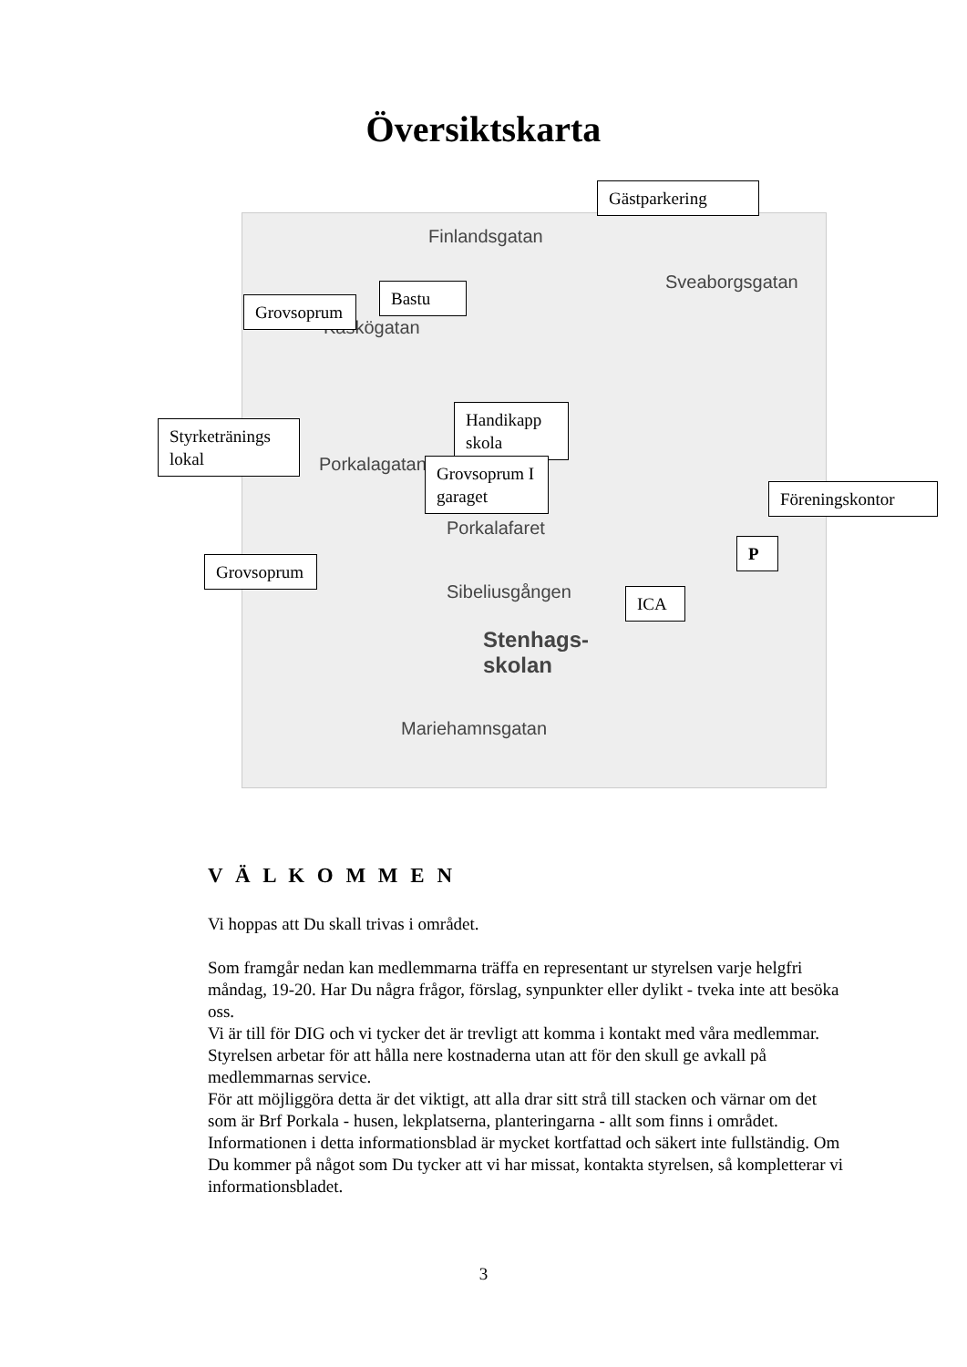Översiktskarta
Finlandsgatan
Kaskögatan
Sveaborgsgatan
Porkalagatan
Porkalafaret
Sibeliusgången
Stenhags-
skolan
Mariehamnsgatan
Gästparkering
Bastu
Grovsoprum
Handikapp skola
Styrketränings lokal
Grovsoprum I garaget
Föreningskontor
P
Grovsoprum
ICA
V Ä L K O M M E N
Vi hoppas att Du skall trivas i området.
Som framgår nedan kan medlemmarna träffa en representant ur styrelsen varje helgfri måndag, 19-20. Har Du några frågor, förslag, synpunkter eller dylikt - tveka inte att besöka oss.
Vi är till för DIG och vi tycker det är trevligt att komma i kontakt med våra medlemmar.
Styrelsen arbetar för att hålla nere kostnaderna utan att för den skull ge avkall på medlemmarnas service.
För att möjliggöra detta är det viktigt, att alla drar sitt strå till stacken och värnar om det som är Brf Porkala - husen, lekplatserna, planteringarna - allt som finns i området.
Informationen i detta informationsblad är mycket kortfattad och säkert inte fullständig. Om Du kommer på något som Du tycker att vi har missat, kontakta styrelsen, så kompletterar vi informationsbladet.
3